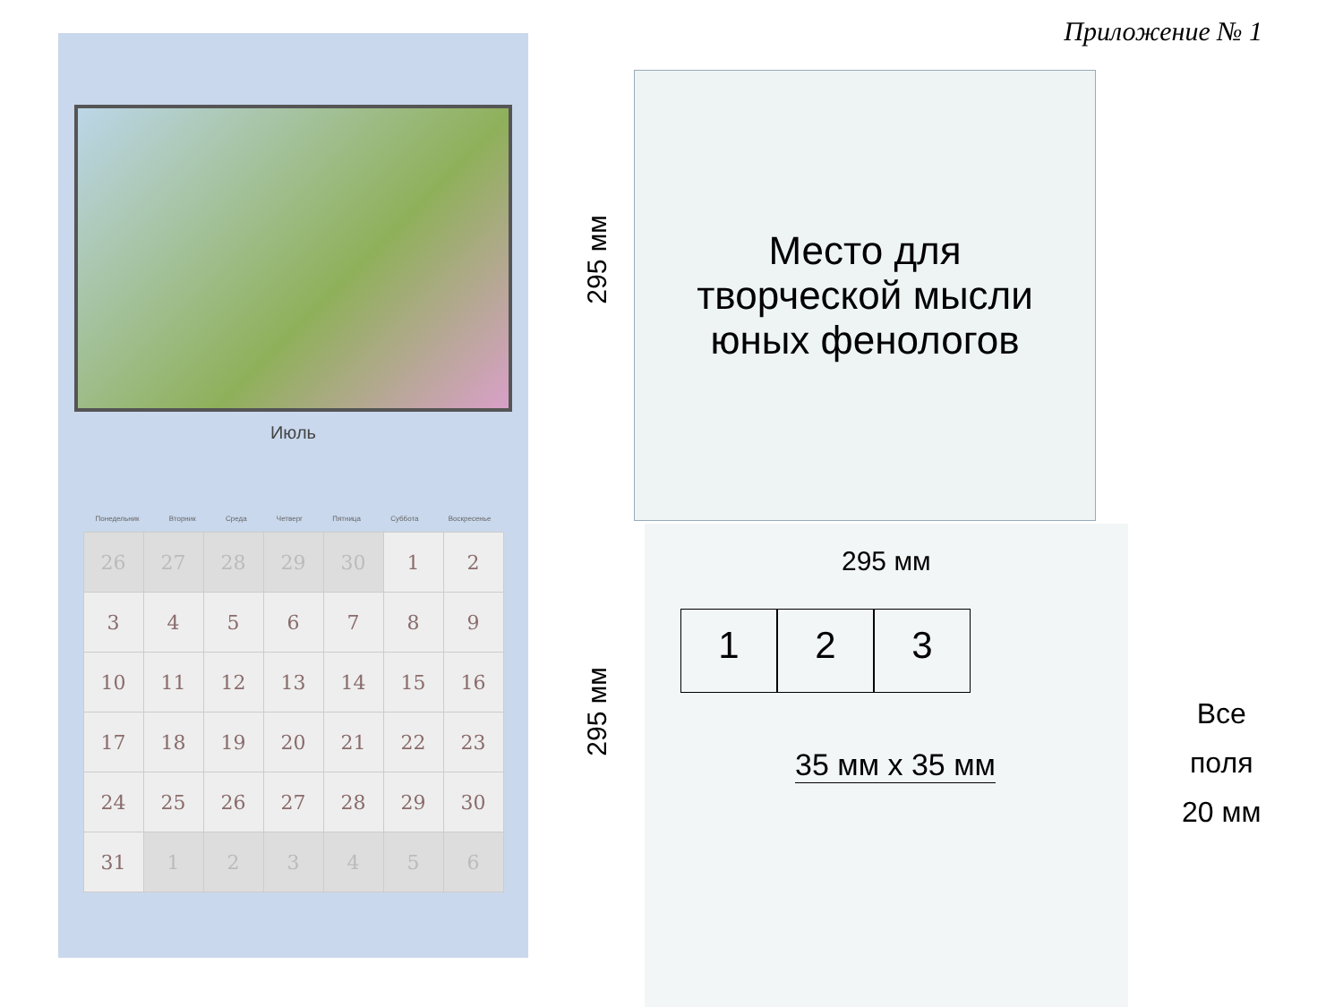Приложение № 1
Июль
Понедельник Вторник Среда Четверг Пятница Суббота Воскресенье
| 26 | 27 | 28 | 29 | 30 | 1 | 2 |
| 3 | 4 | 5 | 6 | 7 | 8 | 9 |
| 10 | 11 | 12 | 13 | 14 | 15 | 16 |
| 17 | 18 | 19 | 20 | 21 | 22 | 23 |
| 24 | 25 | 26 | 27 | 28 | 29 | 30 |
| 31 | 1 | 2 | 3 | 4 | 5 | 6 |
295 мм
Место для
творческой мысли
юных фенологов
295 мм
295 мм
1 2 3
35 мм х 35 мм
Все
поля
20 мм